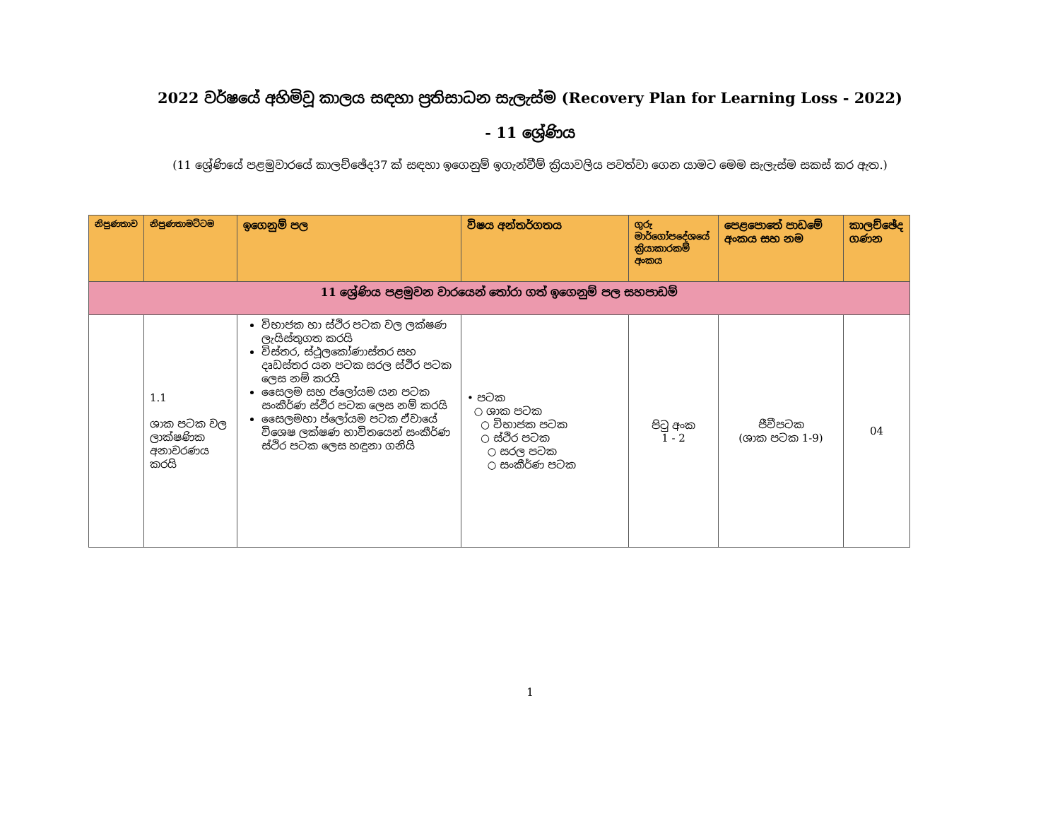2022 වර්ෂයේ අහිමිවූ කාලය සඳහා ප්‍රතිසාධන සැලැස්ම (Recovery Plan for Learning Loss - 2022)
- 11 ශ්‍රේණිය
(11 ශ්‍රේණියේ පළමුවාරයේ කාලච්ඡේද37 ක් සඳහා ඉගෙනුම් ඉගැන්වීම් ක්‍රියාවලිය පවත්වා ගෙන යාමට මෙම සැලැස්ම සකස් කර ඇත.)
| නිපුණතාව | නිපුණතාමට්ටම | ඉගෙනුම් පල | විෂය අන්තර්ගතය | ගුරු මාර්ගෝපදේශයේ ක්‍රියාකාරකම් අංකය | පෙළපොතේ පාඩමේ අංකය සහ නම | කාලච්ඡේද ගණන |
| --- | --- | --- | --- | --- | --- | --- |
| 11 ශ්‍රේණිය පළමුවන වාරයෙන් තෝරා ගත් ඉගෙනුම් පල සහපාඩම් | | | | | | |
| | 1.1 ශාක පටක වල ලාක්ෂණික අනාවරණය කරයි | විභාජක හා ස්ථිර පටක වල ලක්ෂණ ලැයිස්තුගත කරයි විස්තර, ස්ථූලකෝණාස්තර සහ දෘඩස්තර යන පටක සරල ස්ථිර පටක ලෙස නම් කරයි සෛලම සහ ප්ලෝයම යන පටක සංකීර්ණ ස්ථිර පටක ලෙස නම් කරයි සෛලමහා ප්ලෝයම පටක ඒවායේ විශෙෂ ලක්ෂණ භාවිතයෙන් සංකීර්ණ ස්ථිර පටක ලෙස හඳුනා ගනියි | • පටක ○ ශාක පටක ○ විභාජක පටක ○ ස්ථිර පටක ○ සරල පටක ○ සංකීර්ණ පටක | පිටු අංක 1 - 2 | ජීවීපටක (ශාක පටක 1-9) | 04 |
1